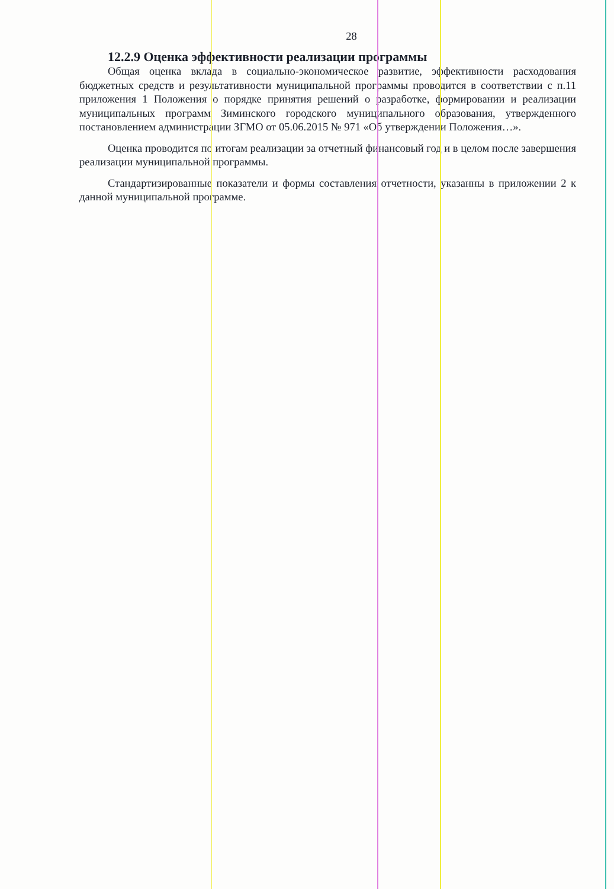28
12.2.9 Оценка эффективности реализации программы
Общая оценка вклада в социально-экономическое развитие, эффективности расходования бюджетных средств и результативности муниципальной программы проводится в соответствии с п.11 приложения 1 Положения о порядке принятия решений о разработке, формировании и реализации муниципальных программ Зиминского городского муниципального образования, утвержденного постановлением администрации ЗГМО от 05.06.2015 № 971 «Об утверждении Положения…».
Оценка проводится по итогам реализации за отчетный финансовый год и в целом после завершения реализации муниципальной программы.
Стандартизированные показатели и формы составления отчетности, указанны в приложении 2 к данной муниципальной программе.